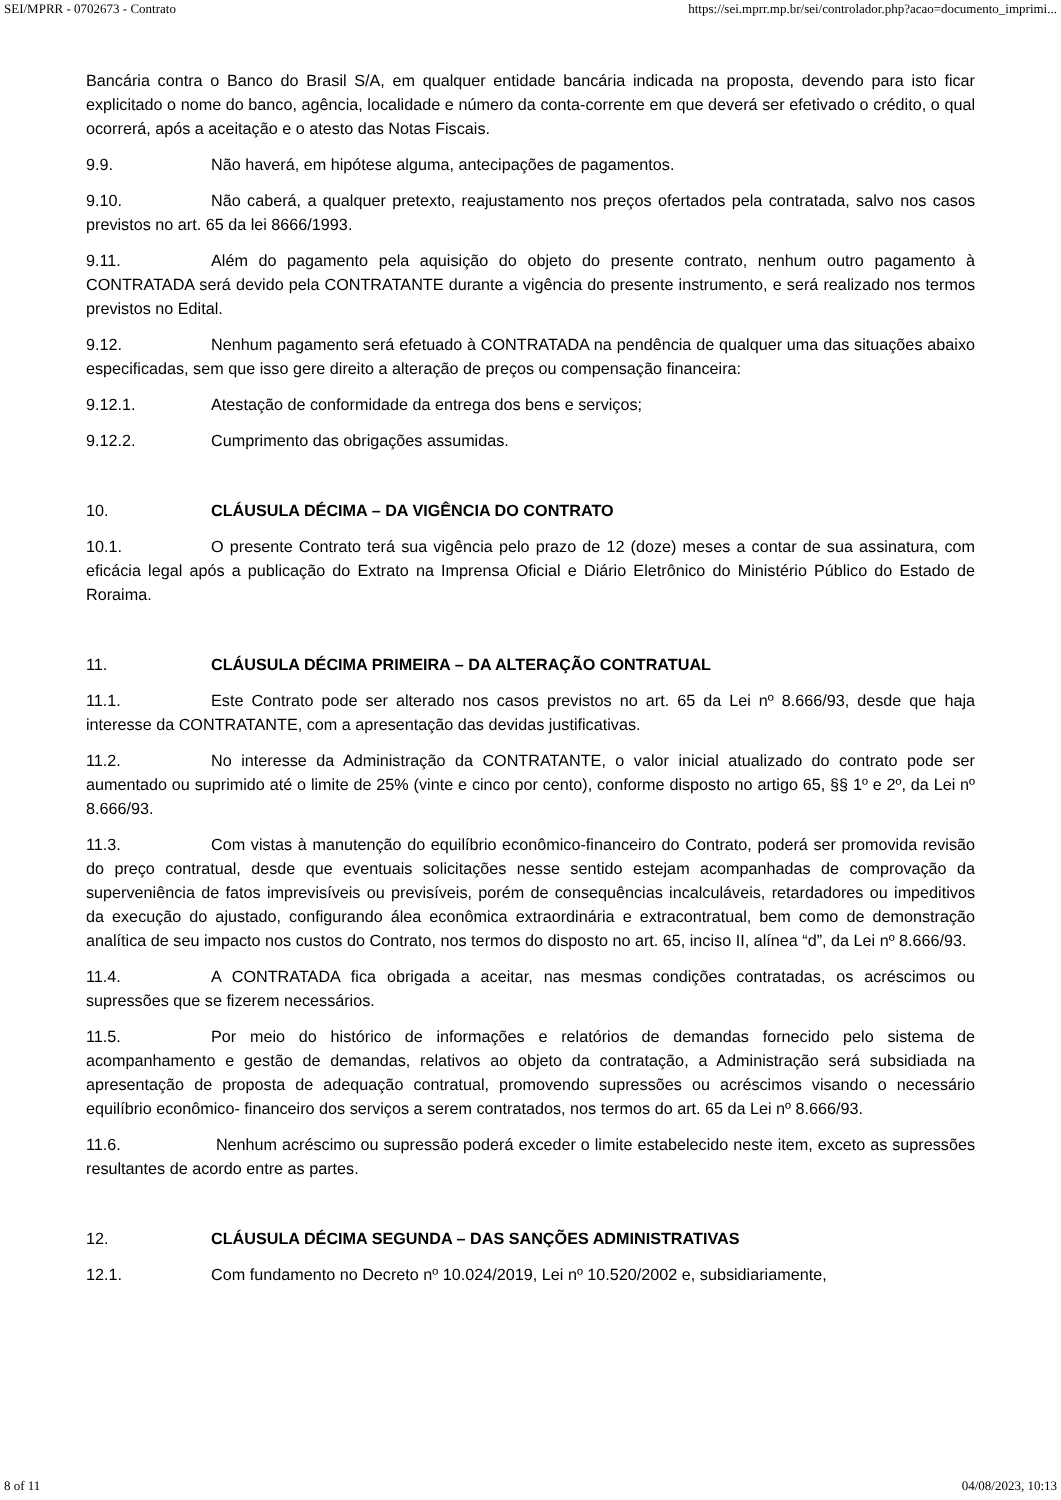SEI/MPRR - 0702673 - Contrato https://sei.mprr.mp.br/sei/controlador.php?acao=documento_imprimi...
Bancária contra o Banco do Brasil S/A, em qualquer entidade bancária indicada na proposta, devendo para isto ficar explicitado o nome do banco, agência, localidade e número da conta-corrente em que deverá ser efetivado o crédito, o qual ocorrerá, após a aceitação e o atesto das Notas Fiscais.
9.9. Não haverá, em hipótese alguma, antecipações de pagamentos.
9.10. Não caberá, a qualquer pretexto, reajustamento nos preços ofertados pela contratada, salvo nos casos previstos no art. 65 da lei 8666/1993.
9.11. Além do pagamento pela aquisição do objeto do presente contrato, nenhum outro pagamento à CONTRATADA será devido pela CONTRATANTE durante a vigência do presente instrumento, e será realizado nos termos previstos no Edital.
9.12. Nenhum pagamento será efetuado à CONTRATADA na pendência de qualquer uma das situações abaixo especificadas, sem que isso gere direito a alteração de preços ou compensação financeira:
9.12.1. Atestação de conformidade da entrega dos bens e serviços;
9.12.2. Cumprimento das obrigações assumidas.
10. CLÁUSULA DÉCIMA – DA VIGÊNCIA DO CONTRATO
10.1. O presente Contrato terá sua vigência pelo prazo de 12 (doze) meses a contar de sua assinatura, com eficácia legal após a publicação do Extrato na Imprensa Oficial e Diário Eletrônico do Ministério Público do Estado de Roraima.
11. CLÁUSULA DÉCIMA PRIMEIRA – DA ALTERAÇÃO CONTRATUAL
11.1. Este Contrato pode ser alterado nos casos previstos no art. 65 da Lei nº 8.666/93, desde que haja interesse da CONTRATANTE, com a apresentação das devidas justificativas.
11.2. No interesse da Administração da CONTRATANTE, o valor inicial atualizado do contrato pode ser aumentado ou suprimido até o limite de 25% (vinte e cinco por cento), conforme disposto no artigo 65, §§ 1º e 2º, da Lei nº 8.666/93.
11.3. Com vistas à manutenção do equilíbrio econômico-financeiro do Contrato, poderá ser promovida revisão do preço contratual, desde que eventuais solicitações nesse sentido estejam acompanhadas de comprovação da superveniência de fatos imprevisíveis ou previsíveis, porém de consequências incalculáveis, retardadores ou impeditivos da execução do ajustado, configurando álea econômica extraordinária e extracontratual, bem como de demonstração analítica de seu impacto nos custos do Contrato, nos termos do disposto no art. 65, inciso II, alínea “d”, da Lei nº 8.666/93.
11.4. A CONTRATADA fica obrigada a aceitar, nas mesmas condições contratadas, os acréscimos ou supressões que se fizerem necessários.
11.5. Por meio do histórico de informações e relatórios de demandas fornecido pelo sistema de acompanhamento e gestão de demandas, relativos ao objeto da contratação, a Administração será subsidiada na apresentação de proposta de adequação contratual, promovendo supressões ou acréscimos visando o necessário equilíbrio econômico- financeiro dos serviços a serem contratados, nos termos do art. 65 da Lei nº 8.666/93.
11.6. Nenhum acréscimo ou supressão poderá exceder o limite estabelecido neste item, exceto as supressões resultantes de acordo entre as partes.
12. CLÁUSULA DÉCIMA SEGUNDA – DAS SANÇÕES ADMINISTRATIVAS
12.1. Com fundamento no Decreto nº 10.024/2019, Lei nº 10.520/2002 e, subsidiariamente,
8 of 11 04/08/2023, 10:13